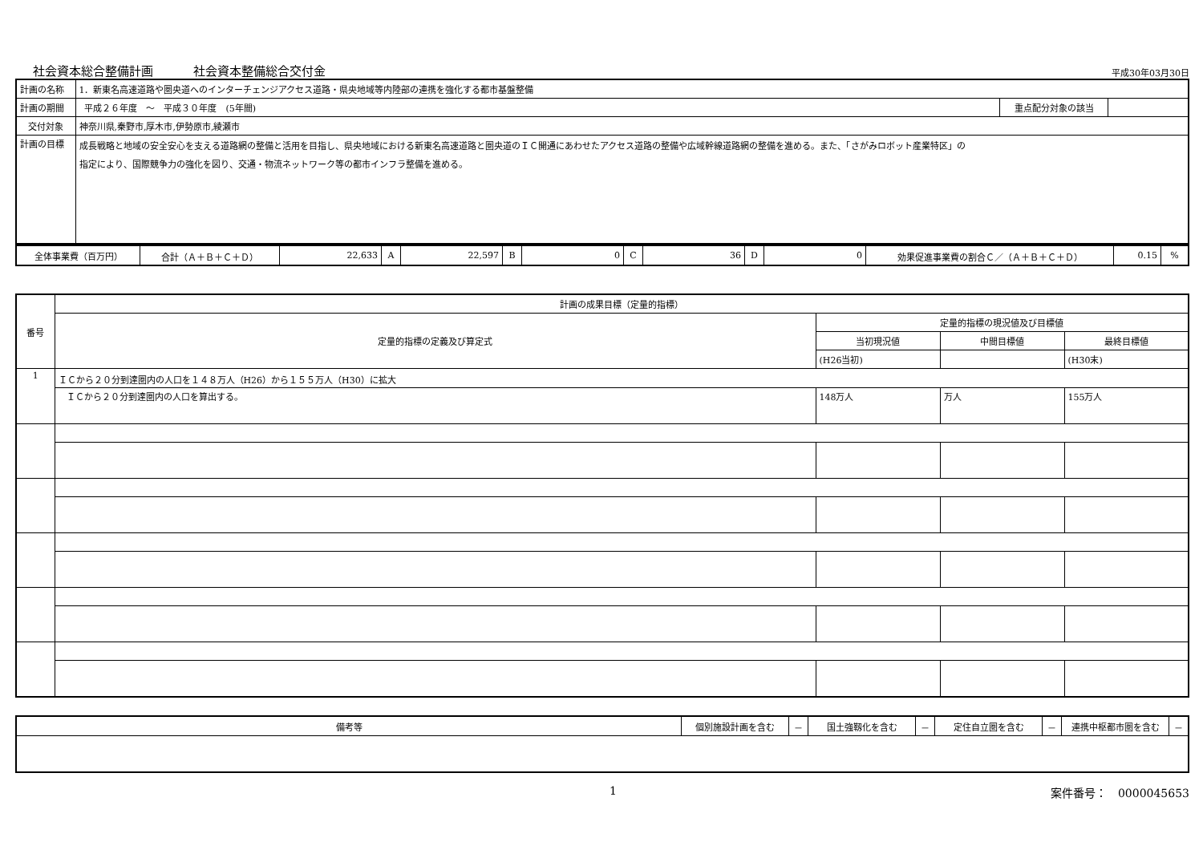社会資本総合整備計画 社会資本整備総合交付金
平成30年03月30日
| 計画の名称 | 1．新東名高速道路や圏央道へのインターチェンジアクセス道路・県央地域等内陸部の連携を強化する都市基盤整備 | | |
| 計画の期間 | 平成２６年度 ～ 平成３０年度 (5年間) | 重点配分対象の該当 | |
| 交付対象 | 神奈川県,秦野市,厚木市,伊勢原市,綾瀬市 | | |
| 計画の目標 | 成長戦略と地域の安全安心を支える道路網の整備と活用を目指し、県央地域における新東名高速道路と圏央道のＩＣ開通にあわせたアクセス道路の整備や広域幹線道路網の整備を進める。また、「さがみロボット産業特区」の 指定により、国際競争力の強化を図り、交通・物流ネットワーク等の都市インフラ整備を進める。 | | |
| 全体事業費（百万円） | 合計（Ａ＋Ｂ＋Ｃ＋Ｄ） | 22,633 | A | 22,597 | B | 0 | C | 36 | D | 0 | 効果促進事業費の割合Ｃ／（Ａ＋Ｂ＋Ｃ＋Ｄ） | 0.15 | % |
| 番号 | 計画の成果目標（定量的指標） | | | |
| --- | --- | --- | --- | --- |
| | 定量的指標の定義及び算定式 | 定量的指標の現況値及び目標値 | | |
| | | 当初現況値 | 中間目標値 | 最終目標値 |
| | | (H26当初) | | (H30末) |
| 1 | ＩＣから２０分到達圏内の人口を１４８万人（H26）から１５５万人（H30）に拡大 | | | |
| | ＩＣから２０分到達圏内の人口を算出する。 | 148万人 | 万人 | 155万人 |
| 備考等 | 個別施設計画を含む | － | 国土強靱化を含む | － | 定住自立圏を含む | － | 連携中枢都市圏を含む | － |
1 案件番号：　0000045653